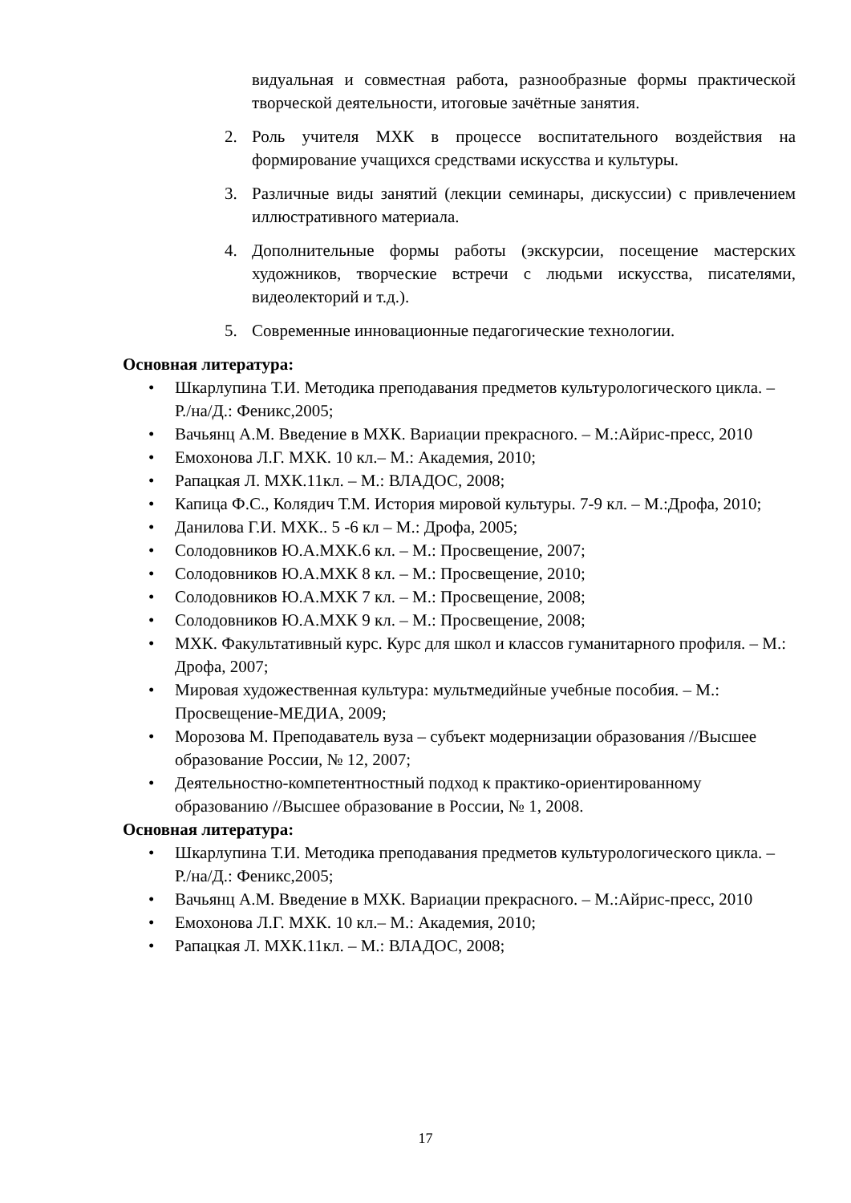видуальная и совместная работа, разнообразные формы практической творческой деятельности, итоговые зачётные занятия.
2. Роль учителя МХК в процессе воспитательного воздействия на формирование учащихся средствами искусства и культуры.
3. Различные виды занятий (лекции семинары, дискуссии) с привлечением иллюстративного материала.
4. Дополнительные формы работы (экскурсии, посещение мастерских художников, творческие встречи с людьми искусства, писателями, видеолекторий и т.д.).
5. Современные инновационные педагогические технологии.
Основная литература:
• Шкарлупина Т.И. Методика преподавания предметов культурологического цикла. – Р./на/Д.: Феникс,2005;
• Вачьянц А.М. Введение в МХК. Вариации прекрасного. – М.:Айрис-пресс, 2010
• Емохонова Л.Г. МХК. 10 кл.– М.: Академия, 2010;
• Рапацкая Л. МХК.11кл. – М.: ВЛАДОС, 2008;
• Капица Ф.С., Колядич Т.М. История мировой культуры. 7-9 кл. – М.:Дрофа, 2010;
• Данилова Г.И. МХК.. 5 -6 кл – М.: Дрофа, 2005;
• Солодовников Ю.А.МХК.6 кл. – М.: Просвещение, 2007;
• Солодовников Ю.А.МХК 8 кл. – М.: Просвещение, 2010;
• Солодовников Ю.А.МХК 7 кл. – М.: Просвещение, 2008;
• Солодовников Ю.А.МХК 9 кл. – М.: Просвещение, 2008;
• МХК. Факультативный курс. Курс для школ и классов гуманитарного профиля. – М.: Дрофа, 2007;
• Мировая художественная культура: мультмедийные учебные пособия. – М.: Просвещение-МЕДИА, 2009;
• Морозова М. Преподаватель вуза – субъект модернизации образования //Высшее образование России, № 12, 2007;
• Деятельностно-компетентностный подход к практико-ориентированному образованию //Высшее образование в России, № 1, 2008.
Основная литература:
• Шкарлупина Т.И. Методика преподавания предметов культурологического цикла. – Р./на/Д.: Феникс,2005;
• Вачьянц А.М. Введение в МХК. Вариации прекрасного. – М.:Айрис-пресс, 2010
• Емохонова Л.Г. МХК. 10 кл.– М.: Академия, 2010;
• Рапацкая Л. МХК.11кл. – М.: ВЛАДОС, 2008;
17